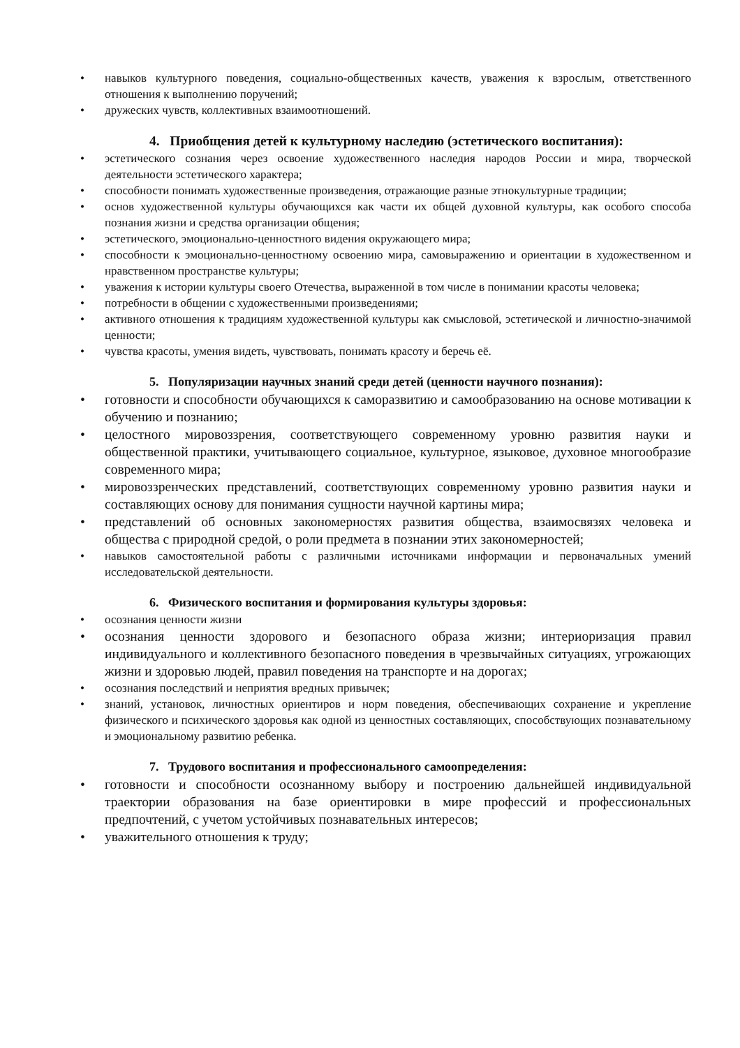• навыков культурного поведения, социально-общественных качеств, уважения к взрослым, ответственного отношения к выполнению поручений;
• дружеских чувств, коллективных взаимоотношений.
4. Приобщения детей к культурному наследию (эстетического воспитания):
• эстетического сознания через освоение художественного наследия народов России и мира, творческой деятельности эстетического характера;
• способности понимать художественные произведения, отражающие разные этнокультурные традиции;
• основ художественной культуры обучающихся как части их общей духовной культуры, как особого способа познания жизни и средства организации общения;
• эстетического, эмоционально-ценностного видения окружающего мира;
• способности к эмоционально-ценностному освоению мира, самовыражению и ориентации в художественном и нравственном пространстве культуры;
• уважения к истории культуры своего Отечества, выраженной в том числе в понимании красоты человека;
• потребности в общении с художественными произведениями;
• активного отношения к традициям художественной культуры как смысловой, эстетической и личностно-значимой ценности;
• чувства красоты, умения видеть, чувствовать, понимать красоту и беречь её.
5. Популяризации научных знаний среди детей (ценности научного познания):
• готовности и способности обучающихся к саморазвитию и самообразованию на основе мотивации к обучению и познанию;
• целостного мировоззрения, соответствующего современному уровню развития науки и общественной практики, учитывающего социальное, культурное, языковое, духовное многообразие современного мира;
• мировоззренческих представлений, соответствующих современному уровню развития науки и составляющих основу для понимания сущности научной картины мира;
• представлений об основных закономерностях развития общества, взаимосвязях человека и общества с природной средой, о роли предмета в познании этих закономерностей;
• навыков самостоятельной работы с различными источниками информации и первоначальных умений исследовательской деятельности.
6. Физического воспитания и формирования культуры здоровья:
• осознания ценности жизни
• осознания ценности здорового и безопасного образа жизни; интериоризация правил индивидуального и коллективного безопасного поведения в чрезвычайных ситуациях, угрожающих жизни и здоровью людей, правил поведения на транспорте и на дорогах;
• осознания последствий и неприятия вредных привычек;
• знаний, установок, личностных ориентиров и норм поведения, обеспечивающих сохранение и укрепление физического и психического здоровья как одной из ценностных составляющих, способствующих познавательному и эмоциональному развитию ребенка.
7. Трудового воспитания и профессионального самоопределения:
• готовности и способности осознанному выбору и построению дальнейшей индивидуальной траектории образования на базе ориентировки в мире профессий и профессиональных предпочтений, с учетом устойчивых познавательных интересов;
• уважительного отношения к труду;